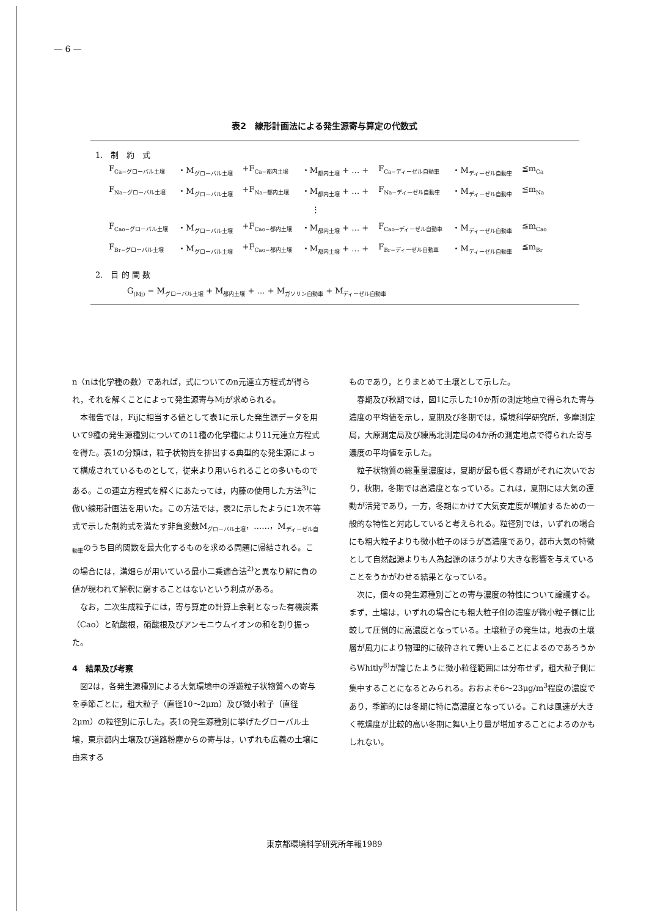— 6 —
表2　線形計画法による発生源寄与算定の代数式
1.　制　約　式
| F<sub>Ca−グローバル土壌</sub> | ・M<sub>グローバル土壌</sub> | +F<sub>Ca−都内土壌</sub> | ・M<sub>都内土壌</sub> + … + | F<sub>Ca−ディーゼル自動車</sub> | ・M<sub>ディーゼル自動車</sub> | ≦m<sub>Ca</sub> |
| F<sub>Na−グローバル土壌</sub> | ・M<sub>グローバル土壌</sub> | +F<sub>Na−都内土壌</sub> | ・M<sub>都内土壌</sub> + … + | F<sub>Na−ディーゼル自動車</sub> | ・M<sub>ディーゼル自動車</sub> | ≦m<sub>Na</sub> |
| ⋮ | | | | | | |
| F<sub>Cao−グローバル土壌</sub> | ・M<sub>グローバル土壌</sub> | +F<sub>Cao−都内土壌</sub> | ・M<sub>都内土壌</sub> + … + | F<sub>Cao−ディーゼル自動車</sub> | ・M<sub>ディーゼル自動車</sub> | ≦m<sub>Cao</sub> |
| F<sub>Br−グローバル土壌</sub> | ・M<sub>グローバル土壌</sub> | +F<sub>Cao−都内土壌</sub> | ・M<sub>都内土壌</sub> + … + | F<sub>Br−ディーゼル自動車</sub> | ・M<sub>ディーゼル自動車</sub> | ≦m<sub>Br</sub> |
2.　目 的 関 数
G<sub>(Mj)</sub> = M<sub>グローバル土壌</sub> + M<sub>都内土壌</sub> + … + M<sub>ガソリン自動車</sub> + M<sub>ディーゼル自動車</sub>
n（nは化学種の数）であれば，式についてのn元連立方程式が得られ，それを解くことによって発生源寄与Mjが求められる。
本報告では，Fijに相当する値として表1に示した発生源データを用いて9種の発生源種別についての11種の化学種により11元連立方程式を得た。表1の分類は，粒子状物質を排出する典型的な発生源によって構成されているものとして，従来より用いられることの多いものである。この連立方程式を解くにあたっては，内藤の使用した方法<sup>3)</sup>に倣い線形計画法を用いた。この方法では，表2に示したように1次不等式で示した制約式を満たす非負変数M<sub>グローバル土壌</sub>，……，M<sub>ディーゼル自動車</sub>のうち目的関数を最大化するものを求める問題に帰結される。この場合には，溝畑らが用いている最小二乗適合法<sup>2)</sup>と異なり解に負の値が現われて解釈に窮することはないという利点がある。
なお，二次生成粒子には，寄与算定の計算上余剰となった有機炭素（Cao）と硫酸根，硝酸根及びアンモニウムイオンの和を割り振った。
4　結果及び考察
図2は，各発生源種別による大気環境中の浮遊粒子状物質への寄与を季節ごとに，粗大粒子（直径10〜2μm）及び微小粒子（直径2μm）の粒径別に示した。表1の発生源種別に挙げたグローバル土壌，東京都内土壌及び道路粉塵からの寄与は，いずれも広義の土壌に由来する
ものであり，とりまとめて土壌として示した。
春期及び秋期では，図1に示した10か所の測定地点で得られた寄与濃度の平均値を示し，夏期及び冬期では，環境科学研究所，多摩測定局，大原測定局及び練馬北測定局の4か所の測定地点で得られた寄与濃度の平均値を示した。
粒子状物質の総重量濃度は，夏期が最も低く春期がそれに次いでおり，秋期，冬期では高濃度となっている。これは，夏期には大気の運動が活発であり，一方，冬期にかけて大気安定度が増加するための一般的な特性と対応していると考えられる。粒径別では，いずれの場合にも粗大粒子よりも微小粒子のほうが高濃度であり，都市大気の特徴として自然起源よりも人為起源のほうがより大きな影響を与えていることをうかがわせる結果となっている。
次に，個々の発生源種別ごとの寄与濃度の特性について論議する。まず，土壌は，いずれの場合にも粗大粒子側の濃度が微小粒子側に比較して圧倒的に高濃度となっている。土壌粒子の発生は，地表の土壌層が風力により物理的に破砕されて舞い上ることによるのであろうからWhitly<sup>8)</sup>が論じたように微小粒径範囲には分布せず，粗大粒子側に集中することになるとみられる。おおよそ6〜23μg/m<sup>3</sup>程度の濃度であり，季節的には冬期に特に高濃度となっている。これは風速が大きく乾燥度が比較的高い冬期に舞い上り量が増加することによるのかもしれない。
東京都環境科学研究所年報1989